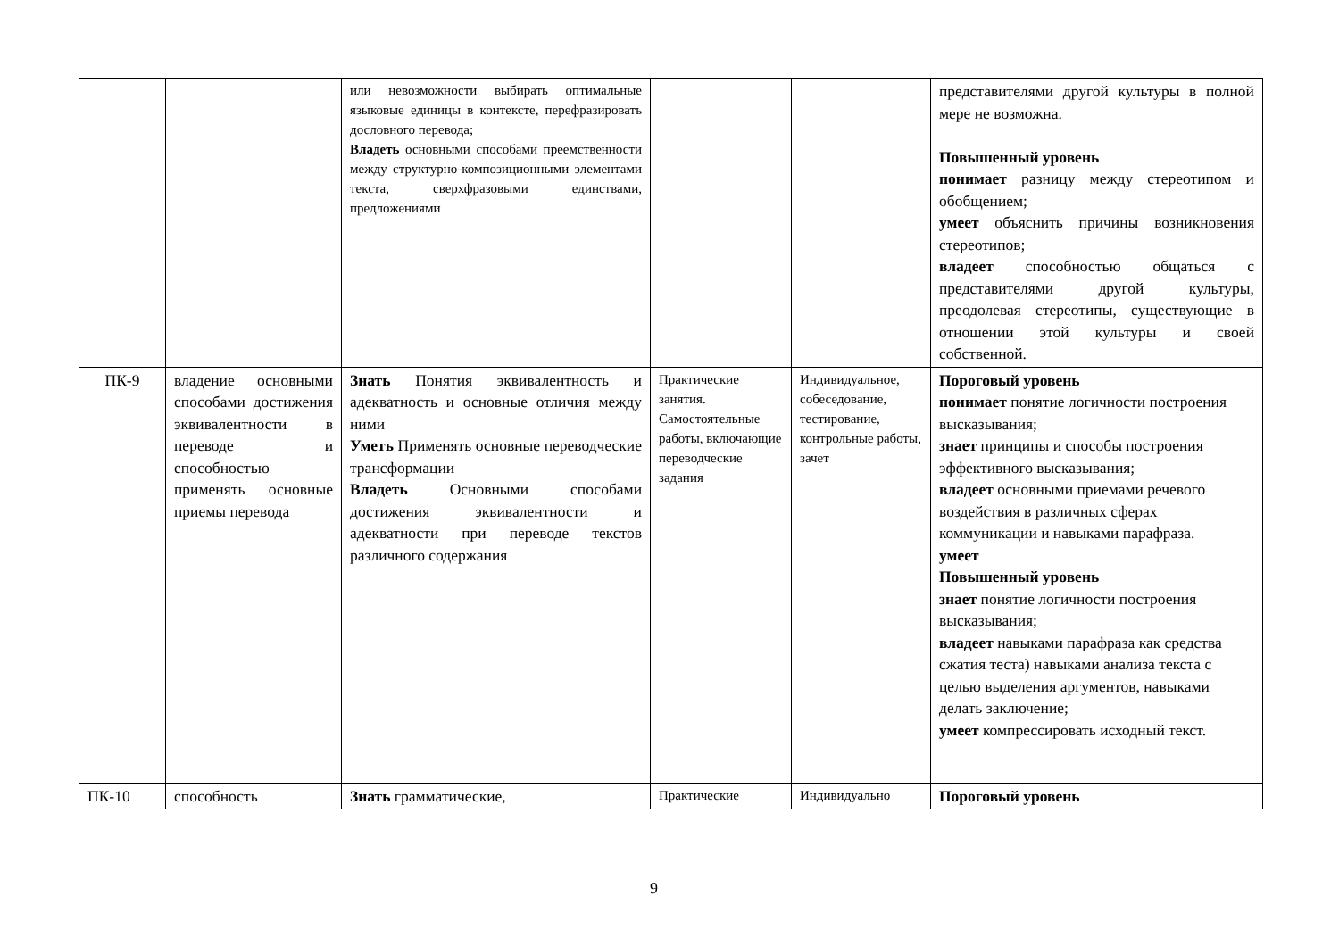| | | или невозможности выбирать оптимальные языковые единицы в контексте, перефразировать дословного перевода; Владеть основными способами преемственности между структурно-композиционными элементами текста, сверхфразовыми единствами, предложениями | | | представителями другой культуры в полной мере не возможна. Повышенный уровень понимает разницу между стереотипом и обобщением; умеет объяснить причины возникновения стереотипов; владеет способностью общаться с представителями другой культуры, преодолевая стереотипы, существующие в отношении этой культуры и своей собственной. |
| ПК-9 | владение основными способами достижения эквивалентности в переводе и способностью применять основные приемы перевода | Знать Понятия эквивалентность и адекватность и основные отличия между ними Уметь Применять основные переводческие трансформации Владеть Основными способами достижения эквивалентности и адекватности при переводе текстов различного содержания | Практические занятия. Самостоятельные работы, включающие переводческие задания | Индивидуальное, собеседование, тестирование, контрольные работы, зачет | Пороговый уровень понимает понятие логичности построения высказывания; знает принципы и способы построения эффективного высказывания; владеет основными приемами речевого воздействия в различных сферах коммуникации и навыками парафраза. умеет Повышенный уровень знает понятие логичности построения высказывания; владеет навыками парафраза как средства сжатия теста) навыками анализа текста с целью выделения аргументов, навыками делать заключение; умеет компрессировать исходный текст. |
| ПК-10 | способность | Знать грамматические, | Практические | Индивидуально | Пороговый уровень |
9